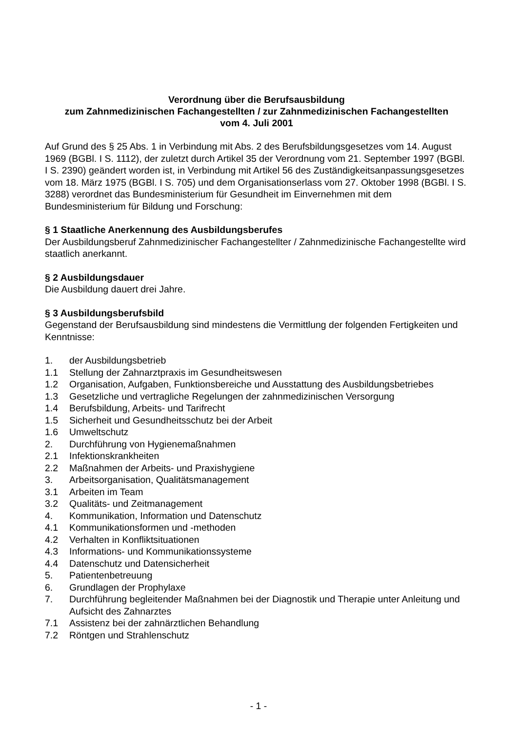Verordnung über die Berufsausbildung
zum Zahnmedizinischen Fachangestellten / zur Zahnmedizinischen Fachangestellten
vom 4. Juli 2001
Auf Grund des § 25 Abs. 1 in Verbindung mit Abs. 2 des Berufsbildungsgesetzes vom 14. August 1969 (BGBl. I S. 1112), der zuletzt durch Artikel 35 der Verordnung vom 21. September 1997 (BGBl. I S. 2390) geändert worden ist, in Verbindung mit Artikel 56 des Zuständigkeitsanpassungsgesetzes vom 18. März 1975 (BGBl. I S. 705) und dem Organisationserlass vom 27. Oktober 1998 (BGBl. I S. 3288) verordnet das Bundesministerium für Gesundheit im Einvernehmen mit dem Bundesministerium für Bildung und Forschung:
§ 1 Staatliche Anerkennung des Ausbildungsberufes
Der Ausbildungsberuf Zahnmedizinischer Fachangestellter / Zahnmedizinische Fachangestellte wird staatlich anerkannt.
§ 2 Ausbildungsdauer
Die Ausbildung dauert drei Jahre.
§ 3 Ausbildungsberufsbild
Gegenstand der Berufsausbildung sind mindestens die Vermittlung der folgenden Fertigkeiten und Kenntnisse:
1. der Ausbildungsbetrieb
1.1 Stellung der Zahnarztpraxis im Gesundheitswesen
1.2 Organisation, Aufgaben, Funktionsbereiche und Ausstattung des Ausbildungsbetriebes
1.3 Gesetzliche und vertragliche Regelungen der zahnmedizinischen Versorgung
1.4 Berufsbildung, Arbeits- und Tarifrecht
1.5 Sicherheit und Gesundheitsschutz bei der Arbeit
1.6 Umweltschutz
2. Durchführung von Hygienemaßnahmen
2.1 Infektionskrankheiten
2.2 Maßnahmen der Arbeits- und Praxishygiene
3. Arbeitsorganisation, Qualitätsmanagement
3.1 Arbeiten im Team
3.2 Qualitäts- und Zeitmanagement
4. Kommunikation, Information und Datenschutz
4.1 Kommunikationsformen und -methoden
4.2 Verhalten in Konfliktsituationen
4.3 Informations- und Kommunikationssysteme
4.4 Datenschutz und Datensicherheit
5. Patientenbetreuung
6. Grundlagen der Prophylaxe
7. Durchführung begleitender Maßnahmen bei der Diagnostik und Therapie unter Anleitung und Aufsicht des Zahnarztes
7.1 Assistenz bei der zahnärztlichen Behandlung
7.2 Röntgen und Strahlenschutz
- 1 -